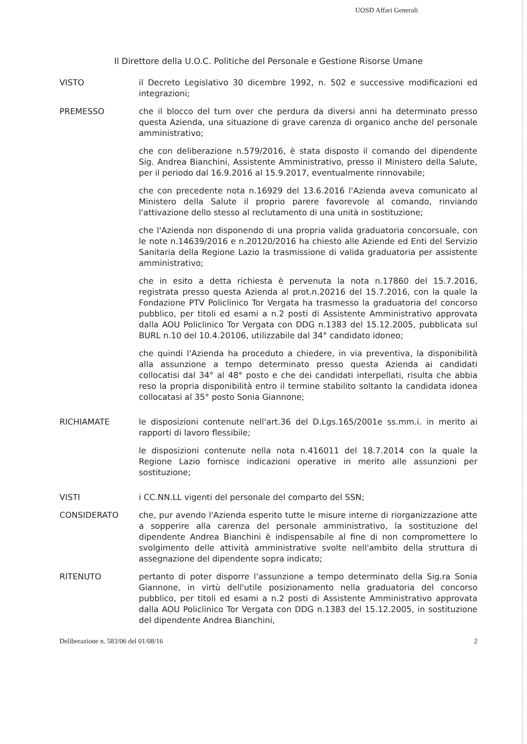UOSD Affari Generali
Il Direttore della U.O.C. Politiche del Personale e Gestione Risorse Umane
VISTO il Decreto Legislativo 30 dicembre 1992, n. 502 e successive modificazioni ed integrazioni;
PREMESSO che il blocco del turn over che perdura da diversi anni ha determinato presso questa Azienda, una situazione di grave carenza di organico anche del personale amministrativo;
che con deliberazione n.579/2016, è stata disposto il comando del dipendente Sig. Andrea Bianchini, Assistente Amministrativo, presso il Ministero della Salute, per il periodo dal 16.9.2016 al 15.9.2017, eventualmente rinnovabile;
che con precedente nota n.16929 del 13.6.2016 l'Azienda aveva comunicato al Ministero della Salute il proprio parere favorevole al comando, rinviando l'attivazione dello stesso al reclutamento di una unità in sostituzione;
che l'Azienda non disponendo di una propria valida graduatoria concorsuale, con le note n.14639/2016 e n.20120/2016 ha chiesto alle Aziende ed Enti del Servizio Sanitaria della Regione Lazio la trasmissione di valida graduatoria per assistente amministrativo;
che in esito a detta richiesta è pervenuta la nota n.17860 del 15.7.2016, registrata presso questa Azienda al prot.n.20216 del 15.7.2016, con la quale la Fondazione PTV Policlinico Tor Vergata ha trasmesso la graduatoria del concorso pubblico, per titoli ed esami a n.2 posti di Assistente Amministrativo approvata dalla AOU Policlinico Tor Vergata con DDG n.1383 del 15.12.2005, pubblicata sul BURL n.10 del 10.4.20106, utilizzabile dal 34° candidato idoneo;
che quindi l'Azienda ha proceduto a chiedere, in via preventiva, la disponibilità alla assunzione a tempo determinato presso questa Azienda ai candidati collocatisi dal 34° al 48° posto e che dei candidati interpellati, risulta che abbia reso la propria disponibilità entro il termine stabilito soltanto la candidata idonea collocatasi al 35° posto Sonia Giannone;
RICHIAMATE le disposizioni contenute nell'art.36 del D.Lgs.165/2001e ss.mm.i. in merito ai rapporti di lavoro flessibile;
le disposizioni contenute nella nota n.416011 del 18.7.2014 con la quale la Regione Lazio fornisce indicazioni operative in merito alle assunzioni per sostituzione;
VISTI i CC.NN.LL vigenti del personale del comparto del SSN;
CONSIDERATO che, pur avendo l'Azienda esperito tutte le misure interne di riorganizzazione atte a sopperire alla carenza del personale amministrativo, la sostituzione del dipendente Andrea Bianchini è indispensabile al fine di non compromettere lo svolgimento delle attività amministrative svolte nell'ambito della struttura di assegnazione del dipendente sopra indicato;
RITENUTO pertanto di poter disporre l'assunzione a tempo determinato della Sig.ra Sonia Giannone, in virtù dell'utile posizionamento nella graduatoria del concorso pubblico, per titoli ed esami a n.2 posti di Assistente Amministrativo approvata dalla AOU Policlinico Tor Vergata con DDG n.1383 del 15.12.2005, in sostituzione del dipendente Andrea Bianchini,
Deliberazione n. 583/06 del 01/08/16 2